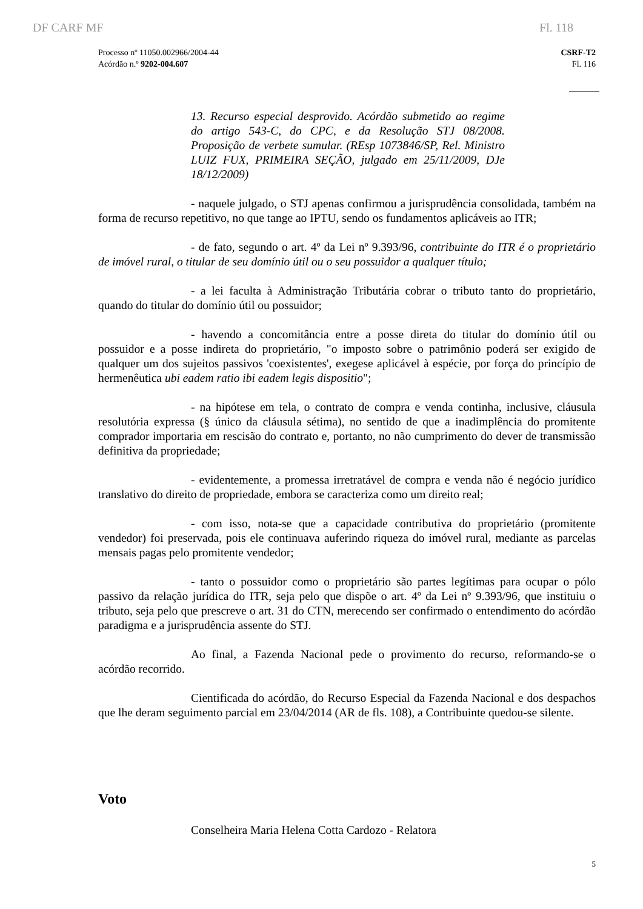DF CARF MF Fl. 118
Processo nº 11050.002966/2004-44
Acórdão n.º 9202-004.607
CSRF-T2
Fl. 116
13. Recurso especial desprovido. Acórdão submetido ao regime do artigo 543-C, do CPC, e da Resolução STJ 08/2008. Proposição de verbete sumular. (REsp 1073846/SP, Rel. Ministro LUIZ FUX, PRIMEIRA SEÇÃO, julgado em 25/11/2009, DJe 18/12/2009)
- naquele julgado, o STJ apenas confirmou a jurisprudência consolidada, também na forma de recurso repetitivo, no que tange ao IPTU, sendo os fundamentos aplicáveis ao ITR;
- de fato, segundo o art. 4º da Lei nº 9.393/96, contribuinte do ITR é o proprietário de imóvel rural, o titular de seu domínio útil ou o seu possuidor a qualquer título;
- a lei faculta à Administração Tributária cobrar o tributo tanto do proprietário, quando do titular do domínio útil ou possuidor;
- havendo a concomitância entre a posse direta do titular do domínio útil ou possuidor e a posse indireta do proprietário, "o imposto sobre o patrimônio poderá ser exigido de qualquer um dos sujeitos passivos 'coexistentes', exegese aplicável à espécie, por força do princípio de hermenêutica ubi eadem ratio ibi eadem legis dispositio";
- na hipótese em tela, o contrato de compra e venda continha, inclusive, cláusula resolutória expressa (§ único da cláusula sétima), no sentido de que a inadimplência do promitente comprador importaria em rescisão do contrato e, portanto, no não cumprimento do dever de transmissão definitiva da propriedade;
- evidentemente, a promessa irretratável de compra e venda não é negócio jurídico translativo do direito de propriedade, embora se caracteriza como um direito real;
- com isso, nota-se que a capacidade contributiva do proprietário (promitente vendedor) foi preservada, pois ele continuava auferindo riqueza do imóvel rural, mediante as parcelas mensais pagas pelo promitente vendedor;
- tanto o possuidor como o proprietário são partes legítimas para ocupar o pólo passivo da relação jurídica do ITR, seja pelo que dispõe o art. 4º da Lei nº 9.393/96, que instituiu o tributo, seja pelo que prescreve o art. 31 do CTN, merecendo ser confirmado o entendimento do acórdão paradigma e a jurisprudência assente do STJ.
Ao final, a Fazenda Nacional pede o provimento do recurso, reformando-se o acórdão recorrido.
Cientificada do acórdão, do Recurso Especial da Fazenda Nacional e dos despachos que lhe deram seguimento parcial em 23/04/2014 (AR de fls. 108), a Contribuinte quedou-se silente.
Voto
Conselheira Maria Helena Cotta Cardozo - Relatora
5